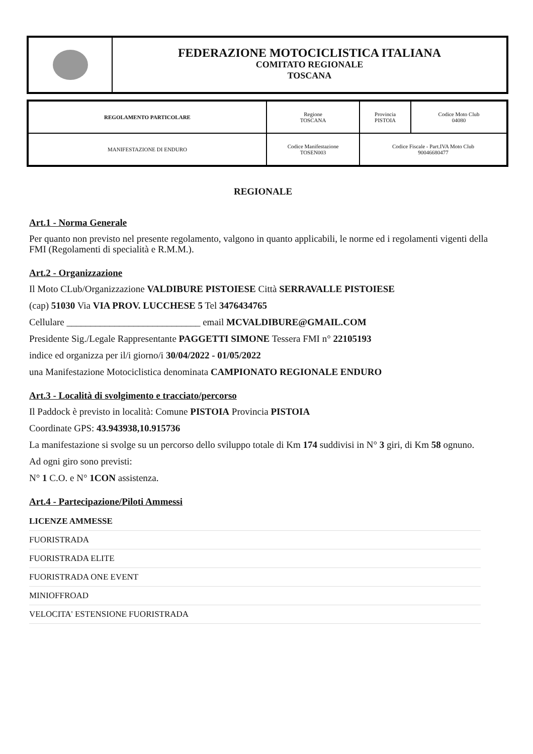FEDERAZIONE MOTOCICLISTICA ITALIANA
COMITATO REGIONALE
TOSCANA
| REGOLAMENTO PARTICOLARE | Regione TOSCANA | Provincia PISTOIA | Codice Moto Club 04080 |
| MANIFESTAZIONE DI ENDURO | Codice Manifestazione TOSEN003 | Codice Fiscale - Part.IVA Moto Club 90046680477 | |
REGIONALE
Art.1 - Norma Generale
Per quanto non previsto nel presente regolamento, valgono in quanto applicabili, le norme ed i regolamenti vigenti della FMI (Regolamenti di specialità e R.M.M.).
Art.2 - Organizzazione
Il Moto CLub/Organizzazione VALDIBURE PISTOIESE Città SERRAVALLE PISTOIESE
(cap) 51030 Via VIA PROV. LUCCHESE 5 Tel 3476434765
Cellulare ____________________________ email MCVALDIBURE@GMAIL.COM
Presidente Sig./Legale Rappresentante PAGGETTI SIMONE Tessera FMI n° 22105193
indice ed organizza per il/i giorno/i 30/04/2022 - 01/05/2022
una Manifestazione Motociclistica denominata CAMPIONATO REGIONALE ENDURO
Art.3 - Località di svolgimento e tracciato/percorso
Il Paddock è previsto in località: Comune PISTOIA Provincia PISTOIA
Coordinate GPS: 43.943938,10.915736
La manifestazione si svolge su un percorso dello sviluppo totale di Km 174 suddivisi in N° 3 giri, di Km 58 ognuno.
Ad ogni giro sono previsti:
N° 1 C.O. e N° 1CON assistenza.
Art.4 - Partecipazione/Piloti Ammessi
| LICENZE AMMESSE |
| --- |
| FUORISTRADA |
| FUORISTRADA ELITE |
| FUORISTRADA ONE EVENT |
| MINIOFFROAD |
| VELOCITA' ESTENSIONE FUORISTRADA |